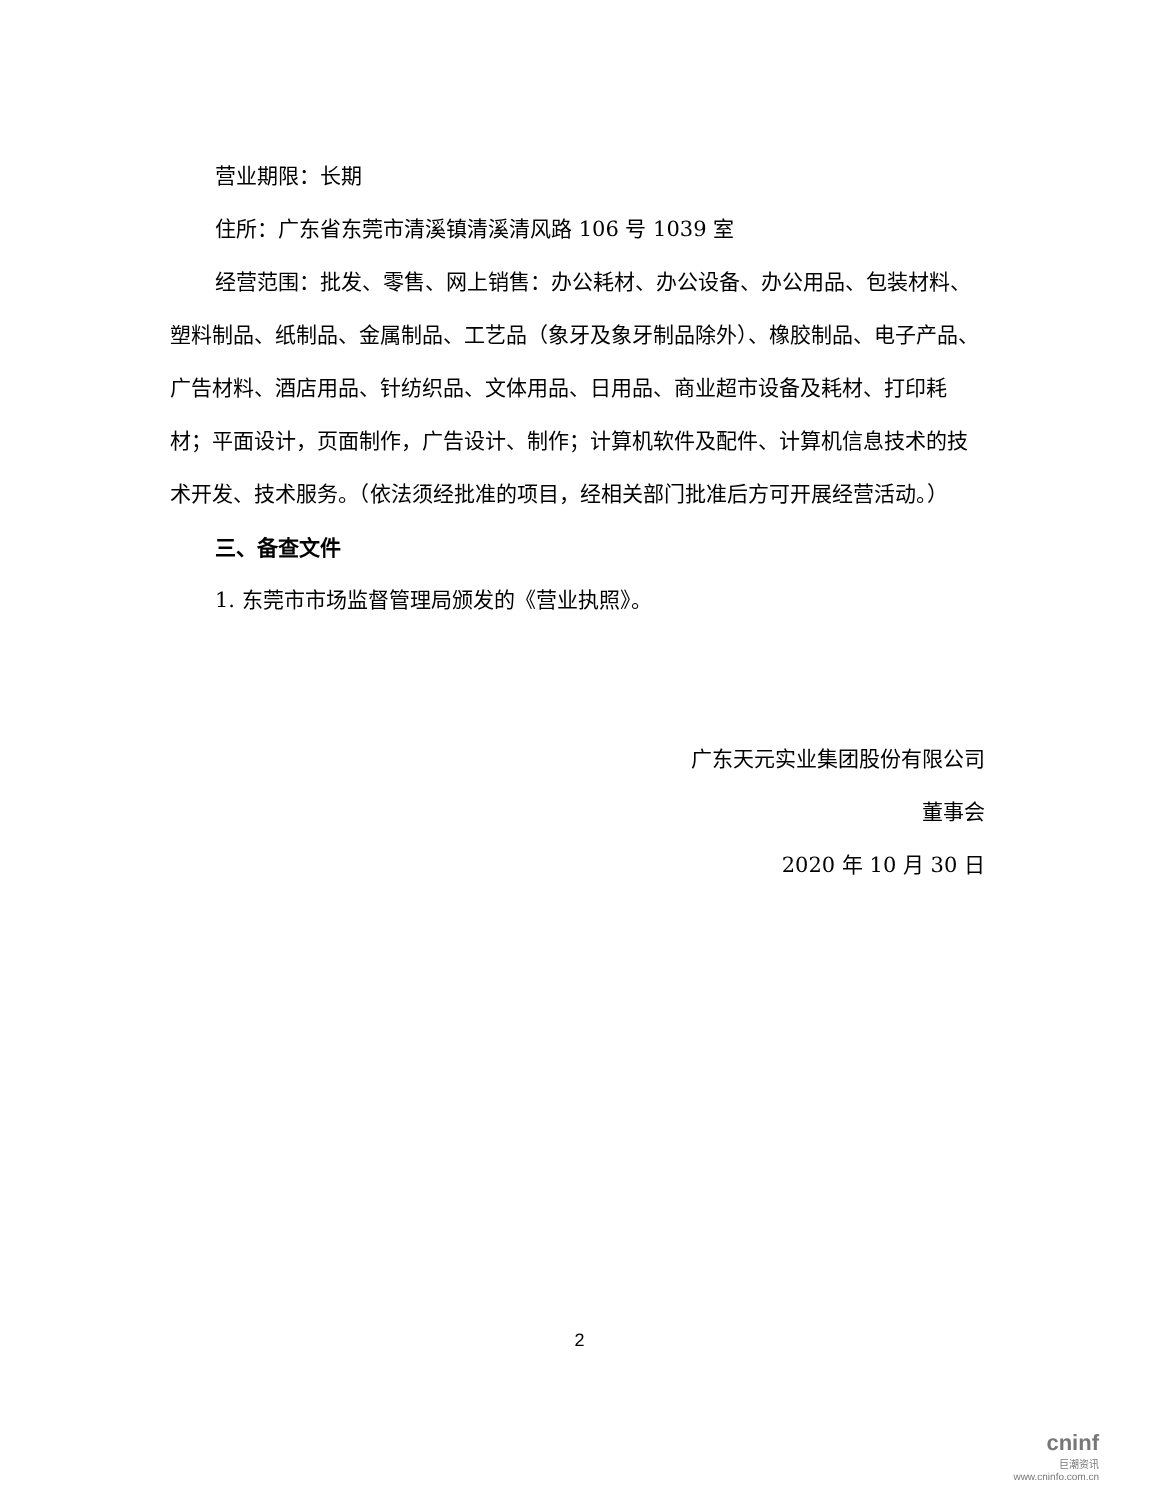营业期限：长期
住所：广东省东莞市清溪镇清溪清风路 106 号 1039 室
经营范围：批发、零售、网上销售：办公耗材、办公设备、办公用品、包装材料、塑料制品、纸制品、金属制品、工艺品（象牙及象牙制品除外）、橡胶制品、电子产品、广告材料、酒店用品、针纺织品、文体用品、日用品、商业超市设备及耗材、打印耗材；平面设计，页面制作，广告设计、制作；计算机软件及配件、计算机信息技术的技术开发、技术服务。（依法须经批准的项目，经相关部门批准后方可开展经营活动。）
三、备查文件
1. 东莞市市场监督管理局颁发的《营业执照》。
广东天元实业集团股份有限公司
董事会
2020 年 10 月 30 日
2
cninf
巨潮资讯
www.cninfo.com.cn